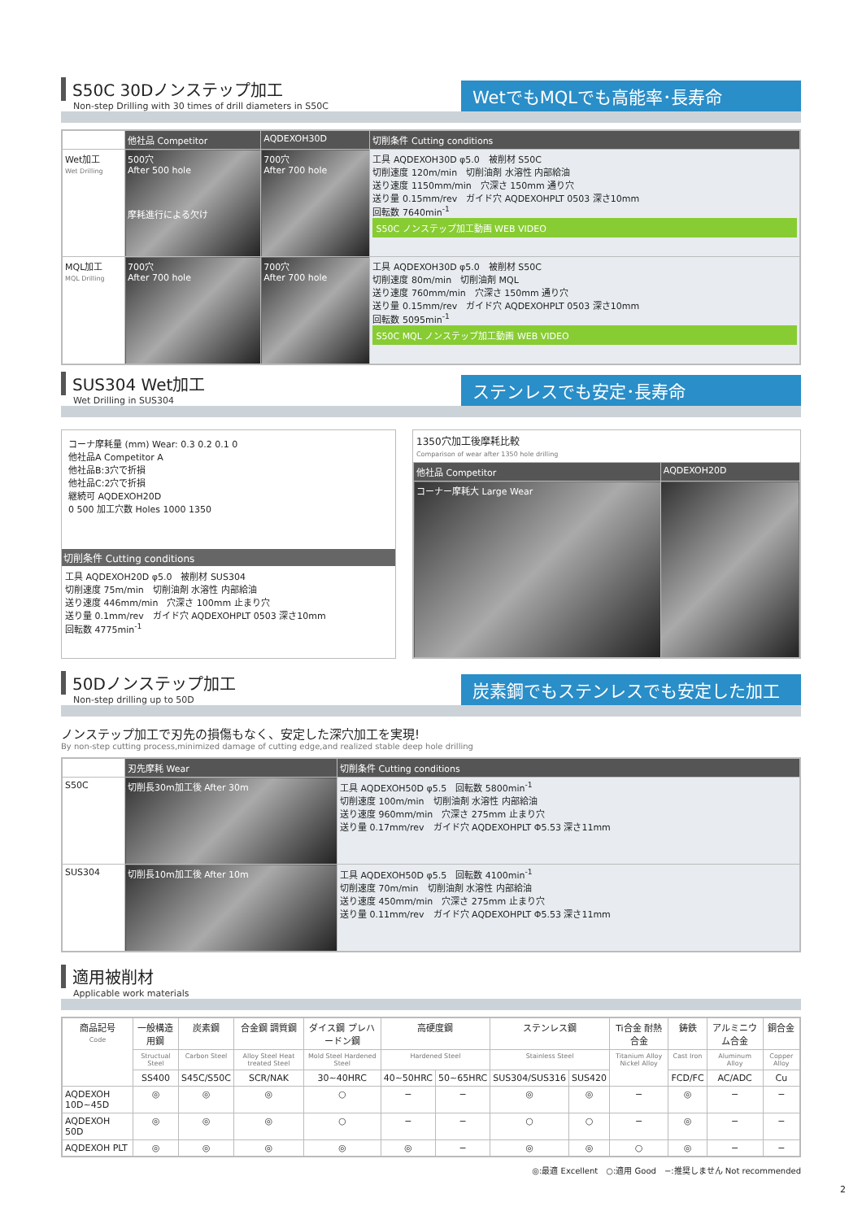S50C 30Dノンステップ加工
Non-step Drilling with 30 times of drill diameters in S50C
WetでもMQLでも高能率･長寿命
| | 他社品 Competitor | AQDEXOH30D | 切削条件 Cutting conditions |
| --- | --- | --- | --- |
| Wet加工 Wet Drilling | 500穴 After 500 hole 摩耗進行による欠け | 700穴 After 700 hole | 工具 AQDEXOH30D φ5.0 被削材 S50C 切削速度 120m/min 切削油剤 水溶性 内部給油 送り速度 1150mm/min 穴深さ 150mm 通り穴 送り量 0.15mm/rev ガイド穴 AQDEXOHPLT 0503 深さ10mm 回転数 7640min<sup>-1</sup> S50C ノンステップ加工動画 WEB VIDEO |
| MQL加工 MQL Drilling | 700穴 After 700 hole | 700穴 After 700 hole | 工具 AQDEXOH30D φ5.0 被削材 S50C 切削速度 80m/min 切削油剤 MQL 送り速度 760mm/min 穴深さ 150mm 通り穴 送り量 0.15mm/rev ガイド穴 AQDEXOHPLT 0503 深さ10mm 回転数 5095min<sup>-1</sup> S50C MQL ノンステップ加工動画 WEB VIDEO |
SUS304 Wet加工
Wet Drilling in SUS304
ステンレスでも安定･長寿命
コーナ摩耗量 (mm) Wear: 0.3 0.2 0.1 0
他社品A Competitor A
他社品B:3穴で折損
他社品C:2穴で折損
継続可 AQDEXOH20D
0 500 加工穴数 Holes 1000 1350
切削条件 Cutting conditions
工具 AQDEXOH20D φ5.0　被削材 SUS304
切削速度 75m/min　切削油剤 水溶性 内部給油
送り速度 446mm/min　穴深さ 100mm 止まり穴
送り量 0.1mm/rev　ガイド穴 AQDEXOHPLT 0503 深さ10mm
回転数 4775min<sup>-1</sup>
1350穴加工後摩耗比較
Comparison of wear after 1350 hole drilling
| 他社品 Competitor | AQDEXOH20D |
| --- | --- |
| コーナー摩耗大 Large Wear | |
50Dノンステップ加工
Non-step drilling up to 50D
炭素鋼でもステンレスでも安定した加工
ノンステップ加工で刃先の損傷もなく、安定した深穴加工を実現!
By non-step cutting process,minimized damage of cutting edge,and realized stable deep hole drilling
| | 刃先摩耗 Wear | 切削条件 Cutting conditions |
| --- | --- | --- |
| S50C | 切削長30m加工後 After 30m | 工具 AQDEXOH50D φ5.5 回転数 5800min<sup>-1</sup> 切削速度 100m/min 切削油剤 水溶性 内部給油 送り速度 960mm/min 穴深さ 275mm 止まり穴 送り量 0.17mm/rev ガイド穴 AQDEXOHPLT Φ5.53 深さ11mm |
| SUS304 | 切削長10m加工後 After 10m | 工具 AQDEXOH50D φ5.5 回転数 4100min<sup>-1</sup> 切削速度 70m/min 切削油剤 水溶性 内部給油 送り速度 450mm/min 穴深さ 275mm 止まり穴 送り量 0.11mm/rev ガイド穴 AQDEXOHPLT Φ5.53 深さ11mm |
適用被削材
Applicable work materials
| 商品記号 Code | 一般構造用鋼 | 炭素鋼 | 合金鋼 調質鋼 | ダイス鋼 プレハードン鋼 | 高硬度鋼 | | ステンレス鋼 | | Ti合金 耐熱合金 | 鋳鉄 | アルミニウム合金 | 銅合金 |
| | Structual Steel | Carbon Steel | Alloy Steel Heat treated Steel | Mold Steel Hardened Steel | Hardened Steel | | Stainless Steel | | Titanium Alloy Nickel Alloy | Cast Iron | Aluminum Alloy | Copper Alloy |
| | SS400 | S45C/S50C | SCR/NAK | 30~40HRC | 40~50HRC | 50~65HRC | SUS304/SUS316 | SUS420 | | FCD/FC | AC/ADC | Cu |
| AQDEXOH 10D~45D | ◎ | ◎ | ◎ | ○ | − | − | ◎ | ◎ | − | ◎ | − | − |
| AQDEXOH 50D | ◎ | ◎ | ◎ | ○ | − | − | ○ | ○ | − | ◎ | − | − |
| AQDEXOH PLT | ◎ | ◎ | ◎ | ◎ | ◎ | − | ◎ | ◎ | ○ | ◎ | − | − |
◎:最適 Excellent　○:適用 Good　−:推奨しません Not recommended
2